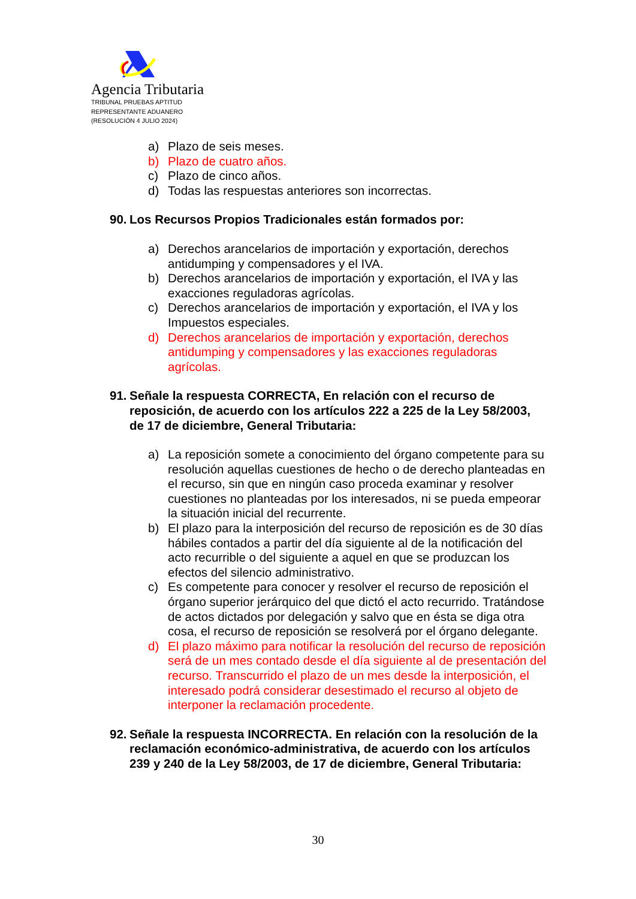Agencia Tributaria
TRIBUNAL PRUEBAS APTITUD
REPRESENTANTE ADUANERO
(RESOLUCIÓN 4 JULIO 2024)
a) Plazo de seis meses.
b) Plazo de cuatro años.
c) Plazo de cinco años.
d) Todas las respuestas anteriores son incorrectas.
90. Los Recursos Propios Tradicionales están formados por:
a) Derechos arancelarios de importación y exportación, derechos antidumping y compensadores y el IVA.
b) Derechos arancelarios de importación y exportación, el IVA y las exacciones reguladoras agrícolas.
c) Derechos arancelarios de importación y exportación, el IVA y los Impuestos especiales.
d) Derechos arancelarios de importación y exportación, derechos antidumping y compensadores y las exacciones reguladoras agrícolas.
91. Señale la respuesta CORRECTA, En relación con el recurso de reposición, de acuerdo con los artículos 222 a 225 de la Ley 58/2003, de 17 de diciembre, General Tributaria:
a) La reposición somete a conocimiento del órgano competente para su resolución aquellas cuestiones de hecho o de derecho planteadas en el recurso, sin que en ningún caso proceda examinar y resolver cuestiones no planteadas por los interesados, ni se pueda empeorar la situación inicial del recurrente.
b) El plazo para la interposición del recurso de reposición es de 30 días hábiles contados a partir del día siguiente al de la notificación del acto recurrible o del siguiente a aquel en que se produzcan los efectos del silencio administrativo.
c) Es competente para conocer y resolver el recurso de reposición el órgano superior jerárquico del que dictó el acto recurrido. Tratándose de actos dictados por delegación y salvo que en ésta se diga otra cosa, el recurso de reposición se resolverá por el órgano delegante.
d) El plazo máximo para notificar la resolución del recurso de reposición será de un mes contado desde el día siguiente al de presentación del recurso. Transcurrido el plazo de un mes desde la interposición, el interesado podrá considerar desestimado el recurso al objeto de interponer la reclamación procedente.
92. Señale la respuesta INCORRECTA. En relación con la resolución de la reclamación económico-administrativa, de acuerdo con los artículos 239 y 240 de la Ley 58/2003, de 17 de diciembre, General Tributaria:
30